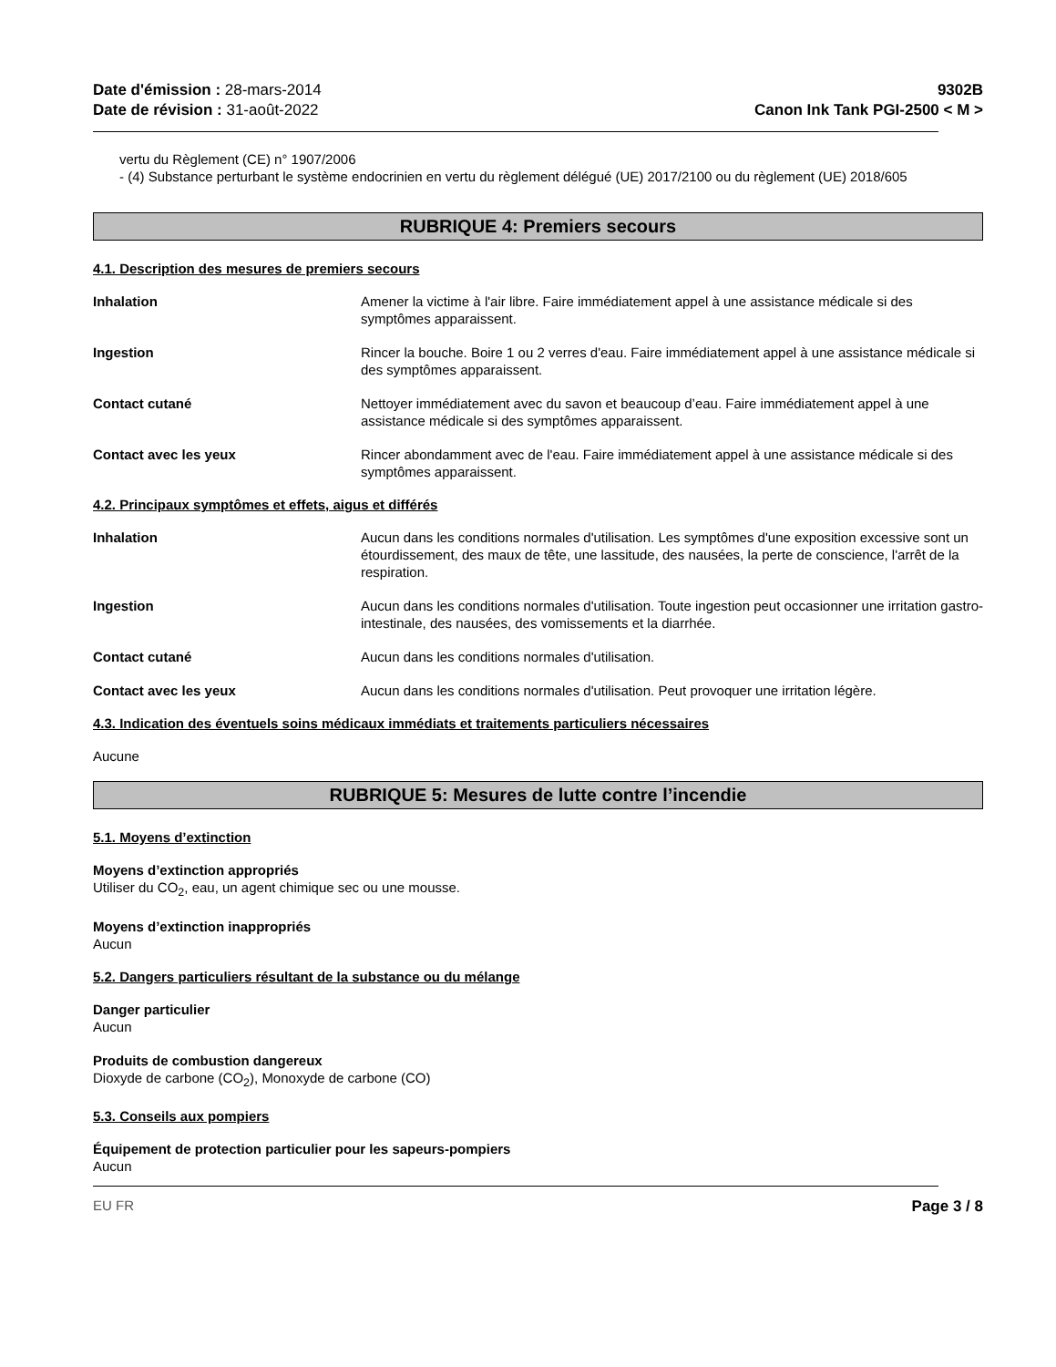Date d'émission : 28-mars-2014
Date de révision : 31-août-2022
9302B
Canon Ink Tank PGI-2500 < M >
vertu du Règlement (CE) n° 1907/2006
- (4) Substance perturbant le système endocrinien en vertu du règlement délégué (UE) 2017/2100 ou du règlement (UE) 2018/605
RUBRIQUE 4: Premiers secours
4.1. Description des mesures de premiers secours
Inhalation Amener la victime à l'air libre. Faire immédiatement appel à une assistance médicale si des symptômes apparaissent.
Ingestion Rincer la bouche. Boire 1 ou 2 verres d'eau. Faire immédiatement appel à une assistance médicale si des symptômes apparaissent.
Contact cutané Nettoyer immédiatement avec du savon et beaucoup d’eau. Faire immédiatement appel à une assistance médicale si des symptômes apparaissent.
Contact avec les yeux Rincer abondamment avec de l'eau. Faire immédiatement appel à une assistance médicale si des symptômes apparaissent.
4.2. Principaux symptômes et effets, aigus et différés
Inhalation Aucun dans les conditions normales d'utilisation. Les symptômes d'une exposition excessive sont un étourdissement, des maux de tête, une lassitude, des nausées, la perte de conscience, l'arrêt de la respiration.
Ingestion Aucun dans les conditions normales d'utilisation. Toute ingestion peut occasionner une irritation gastro-intestinale, des nausées, des vomissements et la diarrhée.
Contact cutané Aucun dans les conditions normales d'utilisation.
Contact avec les yeux Aucun dans les conditions normales d'utilisation. Peut provoquer une irritation légère.
4.3. Indication des éventuels soins médicaux immédiats et traitements particuliers nécessaires
Aucune
RUBRIQUE 5: Mesures de lutte contre l’incendie
5.1. Moyens d’extinction
Moyens d’extinction appropriés
Utiliser du CO<sub>2</sub>, eau, un agent chimique sec ou une mousse.
Moyens d’extinction inappropriés
Aucun
5.2. Dangers particuliers résultant de la substance ou du mélange
Danger particulier
Aucun
Produits de combustion dangereux
Dioxyde de carbone (CO<sub>2</sub>), Monoxyde de carbone (CO)
5.3. Conseils aux pompiers
Équipement de protection particulier pour les sapeurs-pompiers
Aucun
EU FR Page 3 / 8